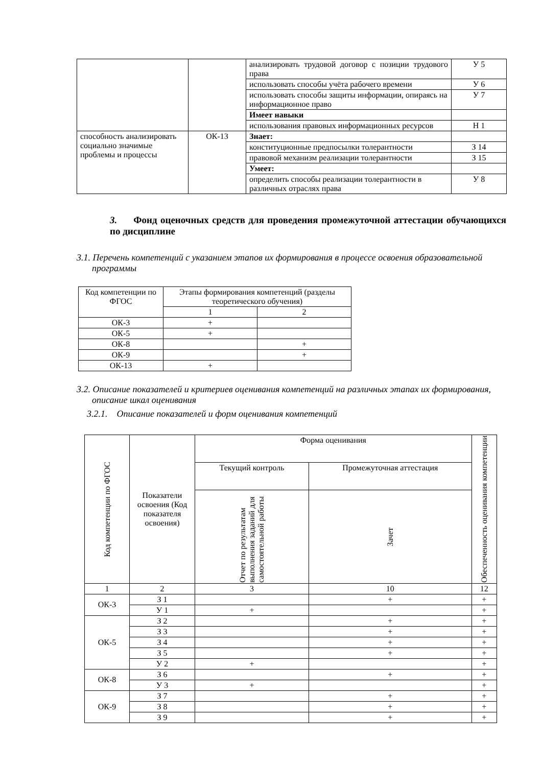| | | анализировать трудовой договор с позиции трудового права | У 5 |
| | | использовать способы учёта рабочего времени | У 6 |
| | | использовать способы защиты информации, опираясь на информационное право | У 7 |
| | | Имеет навыки | |
| | | использования правовых информационных ресурсов | Н 1 |
| способность анализировать социально значимые проблемы и процессы | ОК-13 | Знает: | |
| | | конституционные предпосылки толерантности | З 14 |
| | | правовой механизм реализации толерантности | З 15 |
| | | Умеет: | |
| | | определить способы реализации толерантности в различных отраслях права | У 8 |
3. Фонд оценочных средств для проведения промежуточной аттестации обучающихся по дисциплине
3.1. Перечень компетенций с указанием этапов их формирования в процессе освоения образовательной программы
| Код компетенции по ФГОС | Этапы формирования компетенций (разделы теоретического обучения) | |
| | 1 | 2 |
| ОК-3 | + | |
| ОК-5 | + | |
| ОК-8 | | + |
| ОК-9 | | + |
| ОК-13 | + | |
3.2. Описание показателей и критериев оценивания компетенций на различных этапах их формирования, описание шкал оценивания
3.2.1. Описание показателей и форм оценивания компетенций
| Код компетенции по ФГОС | Показатели освоения (Код показателя освоения) | Форма оценивания | | Обеспеченность оценивания компетенции |
| | | Текущий контроль | Промежуточная аттестация | |
| | | Отчет по результатам выполнения заданий для самостоятельной работы | Зачет | |
| 1 | 2 | 3 | 10 | 12 |
| ОК-3 | З 1 | | + | + |
| | У 1 | + | | + |
| ОК-5 | З 2 | | + | + |
| | З 3 | | + | + |
| | З 4 | | + | + |
| | З 5 | | + | + |
| | У 2 | + | | + |
| ОК-8 | З 6 | | + | + |
| | У 3 | + | | + |
| ОК-9 | З 7 | | + | + |
| | З 8 | | + | + |
| | З 9 | | + | + |